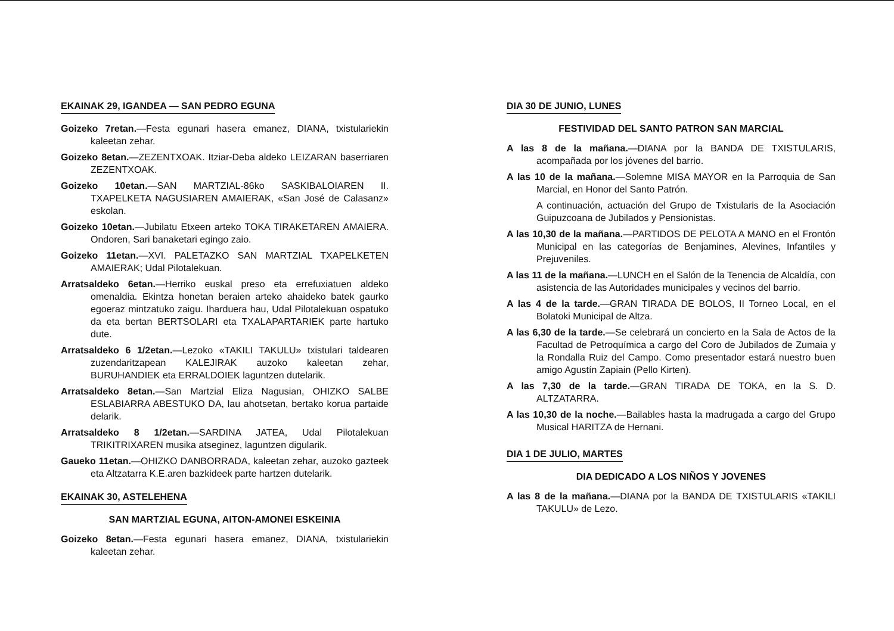EKAINAK 29, IGANDEA — SAN PEDRO EGUNA
Goizeko 7retan.—Festa egunari hasera emanez, DIANA, txistulariekin kaleetan zehar.
Goizeko 8etan.—ZEZENTXOAK. Itziar-Deba aldeko LEIZARAN baserriaren ZEZENTXOAK.
Goizeko 10etan.—SAN MARTZIAL-86ko SASKIBALOIAREN II. TXAPELKETA NAGUSIAREN AMAIERAK, «San José de Calasanz» eskolan.
Goizeko 10etan.—Jubilatu Etxeen arteko TOKA TIRAKETAREN AMAIERA. Ondoren, Sari banaketari egingo zaio.
Goizeko 11etan.—XVI. PALETAZKO SAN MARTZIAL TXAPELKETEN AMAIERAK; Udal Pilotalekuan.
Arratsaldeko 6etan.—Herriko euskal preso eta errefuxiatuen aldeko omenaldia. Ekintza honetan beraien arteko ahaideko batek gaurko egoeraz mintzatuko zaigu. Iharduera hau, Udal Pilotalekuan ospatuko da eta bertan BERTSOLARI eta TXALAPARTARIEK parte hartuko dute.
Arratsaldeko 6 1/2etan.—Lezoko «TAKILI TAKULU» txistulari taldearen zuzendaritzapean KALEJIRAK auzoko kaleetan zehar, BURUHANDIEK eta ERRALDOIEK laguntzen dutelarik.
Arratsaldeko 8etan.—San Martzial Eliza Nagusian, OHIZKO SALBE ESLABIARRA ABESTUKO DA, lau ahotsetan, bertako korua partaide delarik.
Arratsaldeko 8 1/2etan.—SARDINA JATEA, Udal Pilotalekuan TRIKITRIXAREN musika atseginez, laguntzen digularik.
Gaueko 11etan.—OHIZKO DANBORRADA, kaleetan zehar, auzoko gazteek eta Altzatarra K.E.aren bazkideek parte hartzen dutelarik.
EKAINAK 30, ASTELEHENA
SAN MARTZIAL EGUNA, AITON-AMONEI ESKEINIA
Goizeko 8etan.—Festa egunari hasera emanez, DIANA, txistulariekin kaleetan zehar.
DIA 30 DE JUNIO, LUNES
FESTIVIDAD DEL SANTO PATRON SAN MARCIAL
A las 8 de la mañana.—DIANA por la BANDA DE TXISTULARIS, acompañada por los jóvenes del barrio.
A las 10 de la mañana.—Solemne MISA MAYOR en la Parroquia de San Marcial, en Honor del Santo Patrón.
A continuación, actuación del Grupo de Txistularis de la Asociación Guipuzcoana de Jubilados y Pensionistas.
A las 10,30 de la mañana.—PARTIDOS DE PELOTA A MANO en el Frontón Municipal en las categorías de Benjamines, Alevines, Infantiles y Prejuveniles.
A las 11 de la mañana.—LUNCH en el Salón de la Tenencia de Alcaldía, con asistencia de las Autoridades municipales y vecinos del barrio.
A las 4 de la tarde.—GRAN TIRADA DE BOLOS, II Torneo Local, en el Bolatoki Municipal de Altza.
A las 6,30 de la tarde.—Se celebrará un concierto en la Sala de Actos de la Facultad de Petroquímica a cargo del Coro de Jubilados de Zumaia y la Rondalla Ruiz del Campo. Como presentador estará nuestro buen amigo Agustín Zapiain (Pello Kirten).
A las 7,30 de la tarde.—GRAN TIRADA DE TOKA, en la S. D. ALTZATARRA.
A las 10,30 de la noche.—Bailables hasta la madrugada a cargo del Grupo Musical HARITZA de Hernani.
DIA 1 DE JULIO, MARTES
DIA DEDICADO A LOS NIÑOS Y JOVENES
A las 8 de la mañana.—DIANA por la BANDA DE TXISTULARIS «TAKILI TAKULU» de Lezo.